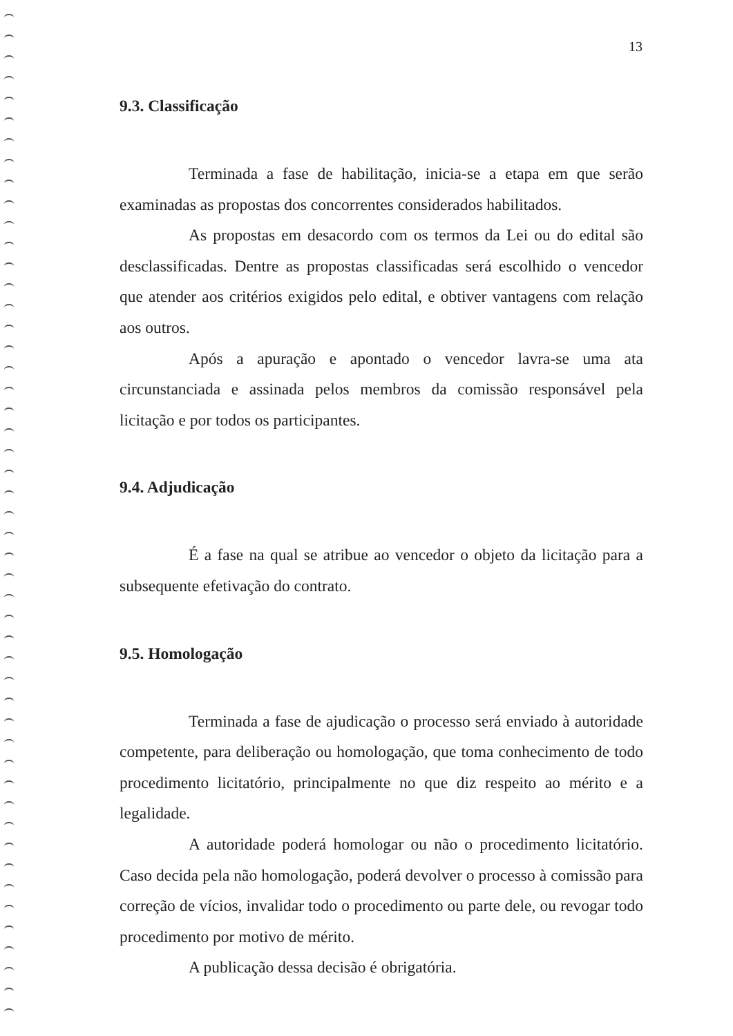13
9.3. Classificação
Terminada a fase de habilitação, inicia-se a etapa em que serão examinadas as propostas dos concorrentes considerados habilitados.
As propostas em desacordo com os termos da Lei ou do edital são desclassificadas. Dentre as propostas classificadas será escolhido o vencedor que atender aos critérios exigidos pelo edital, e obtiver vantagens com relação aos outros.
Após a apuração e apontado o vencedor lavra-se uma ata circunstanciada e assinada pelos membros da comissão responsável pela licitação e por todos os participantes.
9.4. Adjudicação
É a fase na qual se atribue ao vencedor o objeto da licitação para a subsequente efetivação do contrato.
9.5. Homologação
Terminada a fase de ajudicação o processo será enviado à autoridade competente, para deliberação ou homologação, que toma conhecimento de todo procedimento licitatório, principalmente no que diz respeito ao mérito e a legalidade.
A autoridade poderá homologar ou não o procedimento licitatório. Caso decida pela não homologação, poderá devolver o processo à comissão para correção de vícios, invalidar todo o procedimento ou parte dele, ou revogar todo procedimento por motivo de mérito.
A publicação dessa decisão é obrigatória.